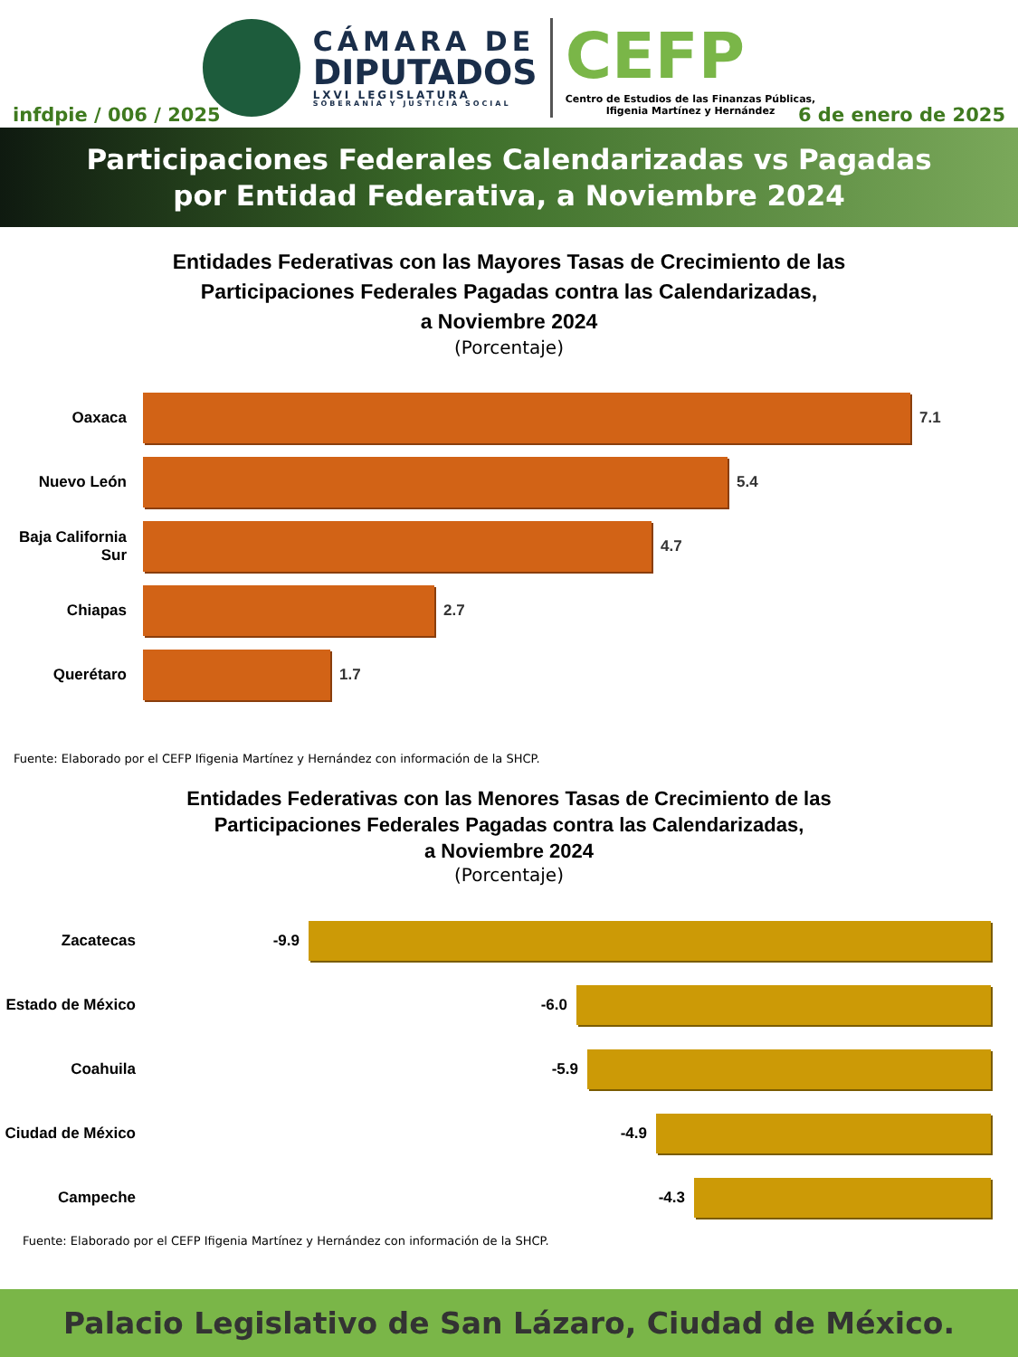CÁMARA DE
DIPUTADOS
LXVI LEGISLATURA
SOBERANÍA Y JUSTICIA SOCIAL
CEFP
Centro de Estudios de las Finanzas Públicas,
Ifigenia Martínez y Hernández
infdpie / 006 / 2025 6 de enero de 2025
Participaciones Federales Calendarizadas vs Pagadas
por Entidad Federativa, a Noviembre 2024
Entidades Federativas con las Mayores Tasas de Crecimiento de las
Participaciones Federales Pagadas contra las Calendarizadas,
a Noviembre 2024
(Porcentaje)
Oaxaca 7.1
Nuevo León 5.4
Baja California Sur
4.7
Chiapas 2.7
Querétaro 1.7
Fuente: Elaborado por el CEFP Ifigenia Martínez y Hernández con información de la SHCP.
Entidades Federativas con las Menores Tasas de Crecimiento de las
Participaciones Federales Pagadas contra las Calendarizadas,
a Noviembre 2024
(Porcentaje)
Zacatecas -9.9
Estado de México
-6.0
Coahuila -5.9
Ciudad de México
-4.9
Campeche -4.3
Fuente: Elaborado por el CEFP Ifigenia Martínez y Hernández con información de la SHCP.
Palacio Legislativo de San Lázaro, Ciudad de México.